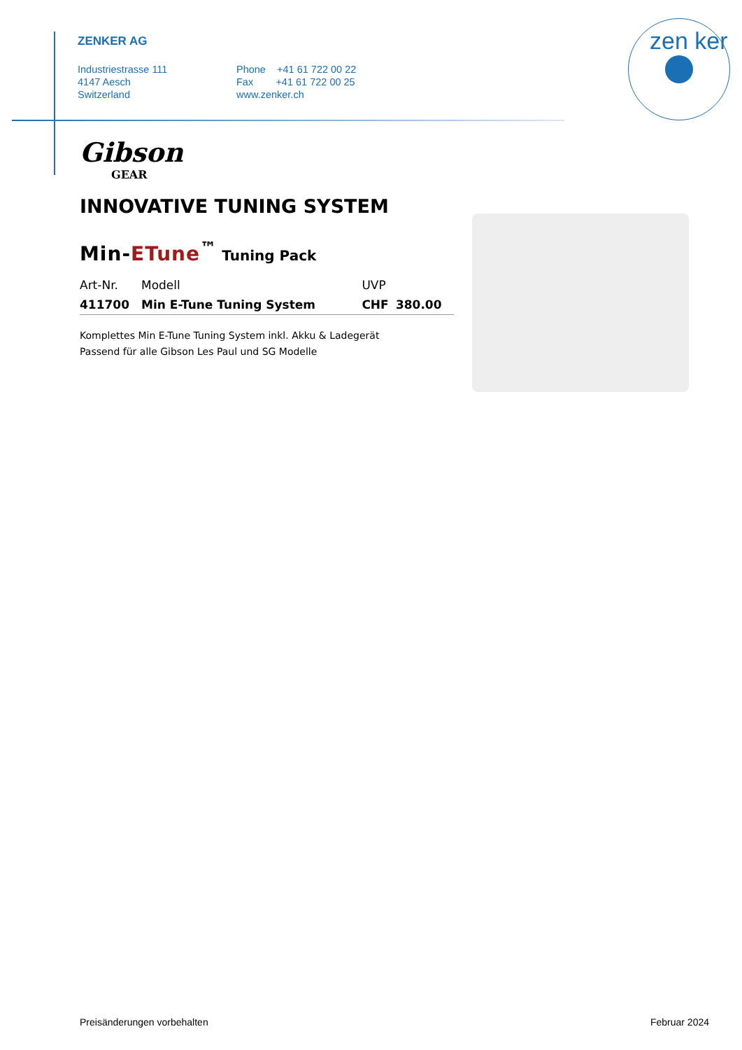ZENKER AG
Industriestrasse 111
4147 Aesch
Switzerland
Phone +41 61 722 00 22
Fax +41 61 722 00 25
www.zenker.ch
zen ker
Gibson
GEAR
INNOVATIVE TUNING SYSTEM
Min-ETune<sup>™</sup> Tuning Pack
| Art-Nr. | Modell | UVP | |
| --- | --- | --- | --- |
| 411700 | Min E-Tune Tuning System | CHF | 380.00 |
Komplettes Min E-Tune Tuning System inkl. Akku & Ladegerät
Passend für alle Gibson Les Paul und SG Modelle
Preisänderungen vorbehalten Februar 2024